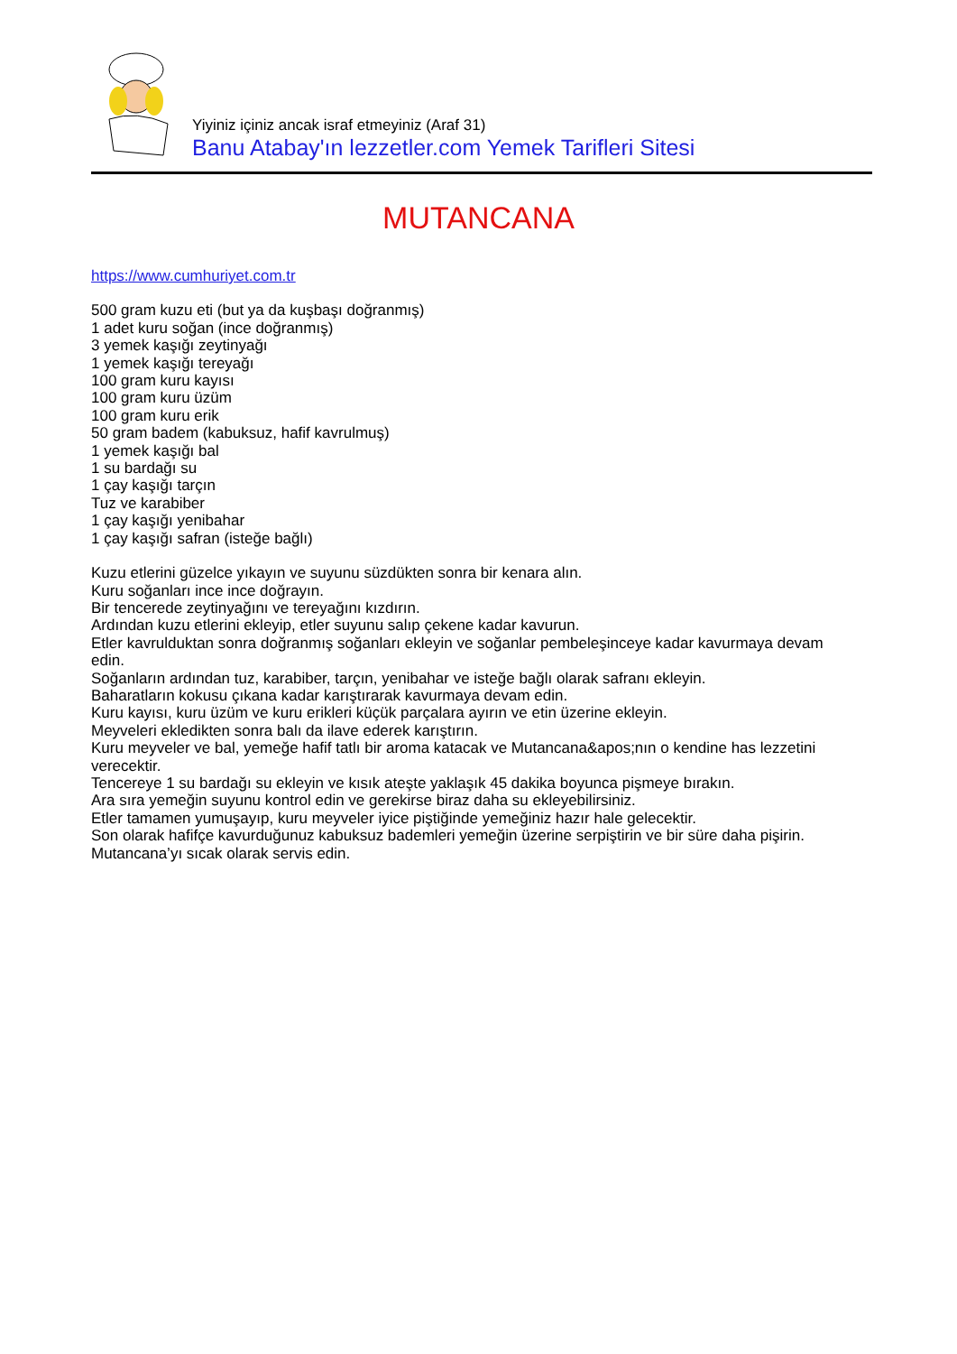Yiyiniz içiniz ancak israf etmeyiniz (Araf 31)
Banu Atabay'ın lezzetler.com Yemek Tarifleri Sitesi
MUTANCANA
https://www.cumhuriyet.com.tr
500 gram kuzu eti (but ya da kuşbaşı doğranmış)
1 adet kuru soğan (ince doğranmış)
3 yemek kaşığı zeytinyağı
1 yemek kaşığı tereyağı
100 gram kuru kayısı
100 gram kuru üzüm
100 gram kuru erik
50 gram badem (kabuksuz, hafif kavrulmuş)
1 yemek kaşığı bal
1 su bardağı su
1 çay kaşığı tarçın
Tuz ve karabiber
1 çay kaşığı yenibahar
1 çay kaşığı safran (isteğe bağlı)
Kuzu etlerini güzelce yıkayın ve suyunu süzdükten sonra bir kenara alın.
Kuru soğanları ince ince doğrayın.
Bir tencerede zeytinyağını ve tereyağını kızdırın.
Ardından kuzu etlerini ekleyip, etler suyunu salıp çekene kadar kavurun.
Etler kavrulduktan sonra doğranmış soğanları ekleyin ve soğanlar pembeleşinceye kadar kavurmaya devam edin.
Soğanların ardından tuz, karabiber, tarçın, yenibahar ve isteğe bağlı olarak safranı ekleyin.
Baharatların kokusu çıkana kadar karıştırarak kavurmaya devam edin.
Kuru kayısı, kuru üzüm ve kuru erikleri küçük parçalara ayırın ve etin üzerine ekleyin.
Meyveleri ekledikten sonra balı da ilave ederek karıştırın.
Kuru meyveler ve bal, yemeğe hafif tatlı bir aroma katacak ve Mutancana&apos;nın o kendine has lezzetini verecektir.
Tencereye 1 su bardağı su ekleyin ve kısık ateşte yaklaşık 45 dakika boyunca pişmeye bırakın.
Ara sıra yemeğin suyunu kontrol edin ve gerekirse biraz daha su ekleyebilirsiniz.
Etler tamamen yumuşayıp, kuru meyveler iyice piştiğinde yemeğiniz hazır hale gelecektir.
Son olarak hafifçe kavurduğunuz kabuksuz bademleri yemeğin üzerine serpiştirin ve bir süre daha pişirin.
Mutancana’yı sıcak olarak servis edin.